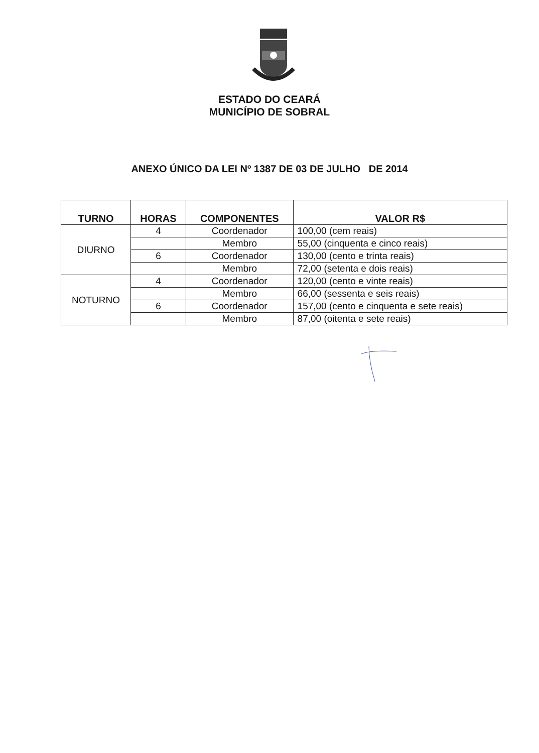ESTADO DO CEARÁ
MUNICÍPIO DE SOBRAL
ANEXO ÚNICO DA LEI Nº 1387 DE 03 DE JULHO DE 2014
| TURNO | HORAS | COMPONENTES | VALOR R$ |
| --- | --- | --- | --- |
| DIURNO | 4 | Coordenador | 100,00 (cem reais) |
| | | Membro | 55,00 (cinquenta e cinco reais) |
| | 6 | Coordenador | 130,00 (cento e trinta reais) |
| | | Membro | 72,00 (setenta e dois reais) |
| NOTURNO | 4 | Coordenador | 120,00 (cento e vinte reais) |
| | | Membro | 66,00 (sessenta e seis reais) |
| | 6 | Coordenador | 157,00 (cento e cinquenta e sete reais) |
| | | Membro | 87,00 (oitenta e sete reais) |